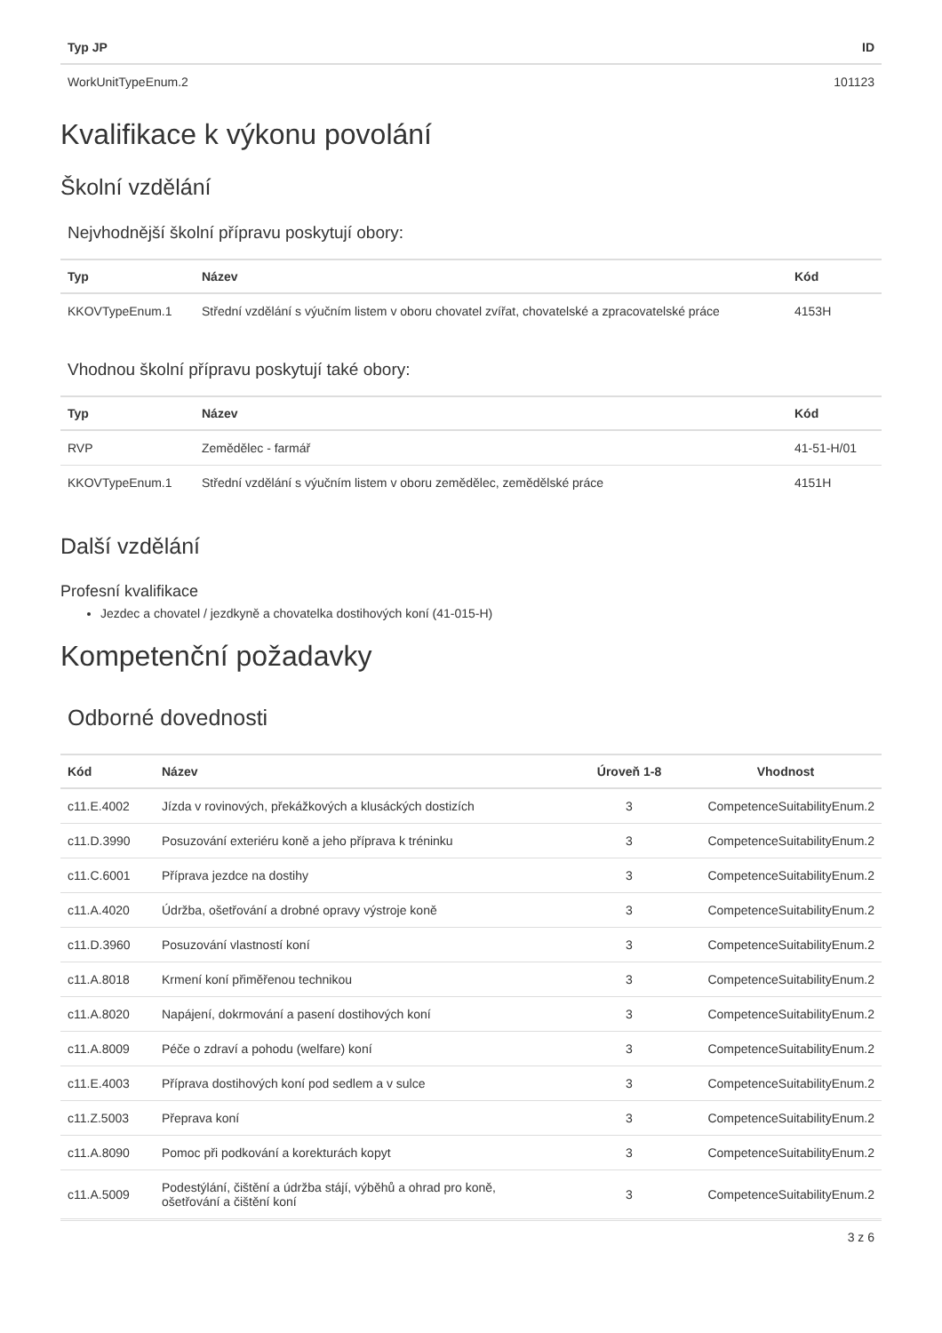| Typ JP | ID |
| --- | --- |
| WorkUnitTypeEnum.2 | 101123 |
Kvalifikace k výkonu povolání
Školní vzdělání
Nejvhodnější školní přípravu poskytují obory:
| Typ | Název | Kód |
| --- | --- | --- |
| KKOVTypeEnum.1 | Střední vzdělání s výučním listem v oboru chovatel zvířat, chovatelské a zpracovatelské práce | 4153H |
Vhodnou školní přípravu poskytují také obory:
| Typ | Název | Kód |
| --- | --- | --- |
| RVP | Zemědělec - farmář | 41-51-H/01 |
| KKOVTypeEnum.1 | Střední vzdělání s výučním listem v oboru zemědělec, zemědělské práce | 4151H |
Další vzdělání
Profesní kvalifikace
Jezdec a chovatel / jezdkyně a chovatelka dostihových koní (41-015-H)
Kompetenční požadavky
Odborné dovednosti
| Kód | Název | Úroveň 1-8 | Vhodnost |
| --- | --- | --- | --- |
| c11.E.4002 | Jízda v rovinových, překážkových a klusáckých dostizích | 3 | CompetenceSuitabilityEnum.2 |
| c11.D.3990 | Posuzování exteriéru koně a jeho příprava k tréninku | 3 | CompetenceSuitabilityEnum.2 |
| c11.C.6001 | Příprava jezdce na dostihy | 3 | CompetenceSuitabilityEnum.2 |
| c11.A.4020 | Údržba, ošetřování a drobné opravy výstroje koně | 3 | CompetenceSuitabilityEnum.2 |
| c11.D.3960 | Posuzování vlastností koní | 3 | CompetenceSuitabilityEnum.2 |
| c11.A.8018 | Krmení koní přiměřenou technikou | 3 | CompetenceSuitabilityEnum.2 |
| c11.A.8020 | Napájení, dokrmování a pasení dostihových koní | 3 | CompetenceSuitabilityEnum.2 |
| c11.A.8009 | Péče o zdraví a pohodu (welfare) koní | 3 | CompetenceSuitabilityEnum.2 |
| c11.E.4003 | Příprava dostihových koní pod sedlem a v sulce | 3 | CompetenceSuitabilityEnum.2 |
| c11.Z.5003 | Přeprava koní | 3 | CompetenceSuitabilityEnum.2 |
| c11.A.8090 | Pomoc při podkování a korekturách kopyt | 3 | CompetenceSuitabilityEnum.2 |
| c11.A.5009 | Podestýlání, čištění a údržba stájí, výběhů a ohrad pro koně, ošetřování a čištění koní | 3 | CompetenceSuitabilityEnum.2 |
3 z 6